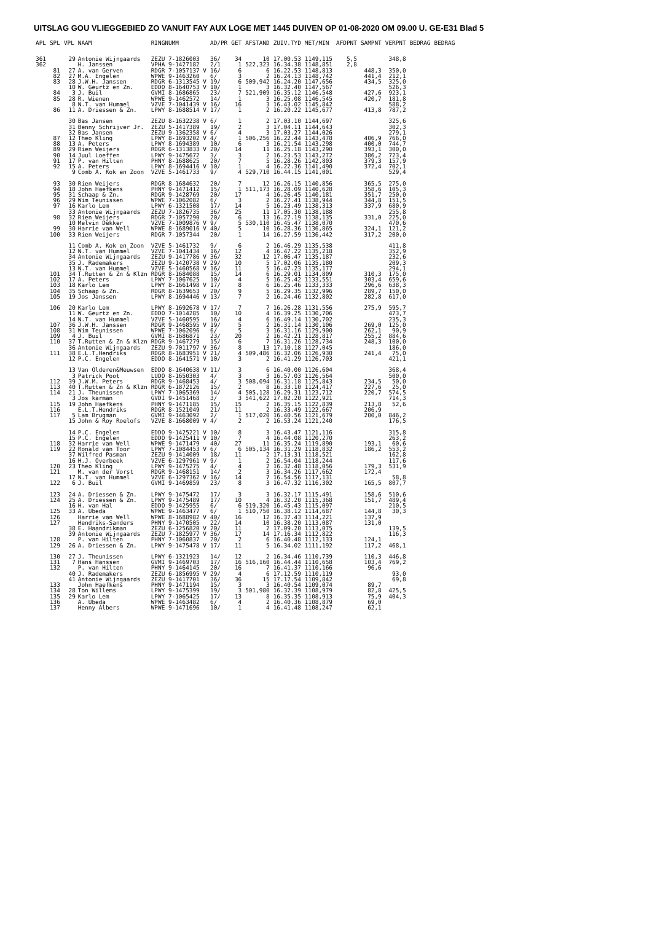UITSLAG GOU VLIEGGEBIED ZO VANUIT FAY AUX LOGE MET 1445 DUIVEN OP 01-08-2020 OM 09.00 U. GE-E31 Blad 5
| APL | SPL | VPL | NAAM | RINGNUMM | AD/PR | GET | AFSTAND | ZUIV.TYD | MET/MIN | AFDPNT | SAMPNT | VERPNT | BEDRAG | BEDRAG |
| --- | --- | --- | --- | --- | --- | --- | --- | --- | --- | --- | --- | --- | --- | --- |
| 361 | | 29 | Antonie Wijngaards | ZEZU 7-1826003 | 36/ | 34 | 10 | 17.00.53 | 1149,115 | 5,5 | | 348,8 | | |
| 362 | | | H. Janssen | VPHA 9-1427182 | 2/1 | 1 | 522,323 | 16.34.38 | 1148,851 | 2,8 | | | | |
| | 81 | 27 | A. van Gerven | RDGR 7-1057137 V | 16/ | 6 | 6 | 16.22.53 | 1148,813 | | 448,3 | 350,0 | | |
| | 82 | 27 | M.A. Engelen | WPWE 9-1463260 | 6/ | 3 | 2 | 16.24.13 | 1148,742 | | 441,4 | 212,1 | | |
| | 83 | 28 | J.W.H. Janssen | RDGR 6-1313545 V | 19/ | 6 | 509,942 | 16.24.20 | 1147,656 | | 434,5 | 325,0 | | |
| | | 10 | W. Geurtz en Zn. | EDDO 8-1640753 V | 10/ | 1 | 3 | 16.32.40 | 1147,567 | | | 526,3 | | |
| | 84 | 3 | J. Buil | GVMI 8-1686865 | 23/ | 7 | 521,909 | 16.35.12 | 1146,548 | | 427,6 | 923,1 | | |
| | 85 | 28 | R. Wienen | WPWE 9-1462572 | 14/ | 1 | 3 | 16.25.08 | 1146,545 | | 420,7 | 181,8 | | |
| | | 8 | N.T. van Hummel | VZVE 7-1041439 V | 16/ | 16 | 3 | 16.43.02 | 1145,842 | | | 588,2 | | |
| | 86 | 11 | A. Driessen & Zn. | LPWY 8-1688514 V | 17/ | 1 | 2 | 16.20.22 | 1145,677 | | 413,8 | 787,2 | | |
| | | 30 | Bas Jansen | ZEZU 8-1632238 V | 6/ | 1 | 2 | 17.03.10 | 1144,697 | | | 325,6 | | |
| | | 31 | Benny Schrijver Jr. | ZEZU 5-1417389 | 19/ | 2 | 3 | 17.04.11 | 1144,643 | | | 302,3 | | |
| | | 32 | Bas Jansen | ZEZU 9-1362358 V | 6/ | 4 | 3 | 17.03.27 | 1144,026 | | | 279,1 | | |
| | 87 | 12 | Theo Kling | LPWY 8-1693202 V | 4/ | 1 | 506,256 | 16.22.44 | 1143,478 | | 406,9 | 766,0 | | |
| | 88 | 13 | A. Peters | LPWY 8-1694389 | 10/ | 6 | 3 | 16.21.54 | 1143,298 | | 400,0 | 744,7 | | |
| | 89 | 29 | Rien Weijers | RDGR 6-1313833 V | 20/ | 14 | 11 | 16.25.18 | 1143,290 | | 393,1 | 300,0 | | |
| | 90 | 14 | Juul Loeffen | LPWY 9-1475672 | 3/ | 3 | 2 | 16.23.53 | 1143,272 | | 386,2 | 723,4 | | |
| | 91 | 17 | P. van Hilten | PHNY 8-1688625 | 20/ | 7 | 5 | 16.28.26 | 1142,803 | | 379,3 | 157,9 | | |
| | 92 | 15 | A. Peters | LPWY 8-1694416 V | 10/ | 1 | 4 | 16.22.36 | 1141,490 | | 372,4 | 702,1 | | |
| | | 9 | Comb A. Kok en Zoon | VZVE 5-1461733 | 9/ | 4 | 529,710 | 16.44.15 | 1141,001 | | | 529,4 | | |
| | 93 | 30 | Rien Weijers | RDGR 8-1684632 | 20/ | 7 | 12 | 16.26.15 | 1140,856 | | 365,5 | 275,0 | | |
| | 94 | 18 | John Haefkens | PHNY 9-1471412 | 15/ | 1 | 511,173 | 16.28.09 | 1140,628 | | 358,6 | 105,3 | | |
| | 95 | 31 | Schaap & Zn. | RDGR 9-1428769 | 20/ | 17 | 4 | 16.26.45 | 1140,181 | | 351,7 | 250,0 | | |
| | 96 | 29 | Wim Teunissen | WPWE 7-1062082 | 6/ | 3 | 2 | 16.27.41 | 1138,944 | | 344,8 | 151,5 | | |
| | 97 | 16 | Karlo Lem | LPWY 6-1321508 | 17/ | 14 | 5 | 16.23.49 | 1138,313 | | 337,9 | 680,9 | | |
| | | 33 | Antonie Wijngaards | ZEZU 7-1826735 | 36/ | 25 | 11 | 17.05.30 | 1138,188 | | | 255,8 | | |
| | 98 | 32 | Rien Weijers | RDGR 7-1057290 | 20/ | 6 | 13 | 16.27.19 | 1138,135 | | 331,0 | 225,0 | | |
| | | 10 | Melvin Dekker | VZVE 7-1009876 V | 9/ | 5 | 530,110 | 16.45.47 | 1138,070 | | | 470,6 | | |
| | 99 | 30 | Harrie van Well | WPWE 8-1689016 V | 40/ | 5 | 10 | 16.28.36 | 1136,865 | | 324,1 | 121,2 | | |
| | 100 | 33 | Rien Weijers | RDGR 7-1057344 | 20/ | 1 | 14 | 16.27.59 | 1136,442 | | 317,2 | 200,0 | | |
| | | 11 | Comb A. Kok en Zoon | VZVE 5-1461732 | 9/ | 6 | 2 | 16.46.29 | 1135,538 | | | 411,8 | | |
| | | 12 | N.T. van Hummel | VZVE 7-1041434 | 16/ | 12 | 4 | 16.47.22 | 1135,218 | | | 352,9 | | |
| | | 34 | Antonie Wijngaards | ZEZU 9-1417786 V | 36/ | 32 | 12 | 17.06.47 | 1135,187 | | | 232,6 | | |
| | | 35 | J. Rademakers | ZEZU 9-1420738 V | 29/ | 10 | 5 | 17.02.06 | 1135,180 | | | 209,3 | | |
| | | 13 | N.T. van Hummel | VZVE 5-1460568 V | 16/ | 11 | 5 | 16.47.23 | 1135,177 | | | 294,1 | | |
| | 101 | 34 | T.Rutten & Zn & Klzn | RDGR 8-1684088 | 15/ | 14 | 6 | 16.29.01 | 1134,809 | | 310,3 | 175,0 | | |
| | 102 | 17 | A. Peters | LPWY 7-1067625 | 10/ | 4 | 5 | 16.25.42 | 1133,551 | | 303,4 | 659,6 | | |
| | 103 | 18 | Karlo Lem | LPWY 8-1661498 V | 17/ | 8 | 6 | 16.25.46 | 1133,333 | | 296,6 | 638,3 | | |
| | 104 | 35 | Schaap & Zn. | RDGR 8-1639653 | 20/ | 9 | 5 | 16.29.35 | 1132,996 | | 289,7 | 150,0 | | |
| | 105 | 19 | Jos Janssen | LPWY 8-1694446 V | 13/ | 7 | 2 | 16.24.46 | 1132,802 | | 282,8 | 617,0 | | |
| | 106 | 20 | Karlo Lem | LPWY 8-1692678 V | 17/ | 7 | 7 | 16.26.28 | 1131,556 | | 275,9 | 595,7 | | |
| | | 11 | W. Geurtz en Zn. | EDDO 7-1014285 | 10/ | 10 | 4 | 16.39.25 | 1130,706 | | | 473,7 | | |
| | | 14 | N.T. van Hummel | VZVE 5-1460595 | 16/ | 4 | 6 | 16.49.14 | 1130,702 | | | 235,3 | | |
| | 107 | 36 | J.W.H. Janssen | RDGR 9-1468595 V | 19/ | 5 | 2 | 16.31.14 | 1130,106 | | 269,0 | 125,0 | | |
| | 108 | 31 | Wim Teunissen | WPWE 7-1062096 | 6/ | 5 | 3 | 16.31.16 | 1129,900 | | 262,1 | 90,9 | | |
| | 109 | 4 | J. Buil | GVMI 8-1686871 | 23/ | 20 | 2 | 16.42.21 | 1128,817 | | 255,2 | 884,6 | | |
| | 110 | 37 | T.Rutten & Zn & Klzn | RDGR 9-1467279 | 15/ | 6 | 7 | 16.31.26 | 1128,734 | | 248,3 | 100,0 | | |
| | | 36 | Antonie Wijngaards | ZEZU 9-7011797 V | 36/ | 8 | 13 | 17.10.18 | 1127,045 | | | 186,0 | | |
| | 111 | 38 | E.L.T.Hendriks | RDGR 8-1683951 V | 21/ | 4 | 509,486 | 16.32.06 | 1126,930 | | 241,4 | 75,0 | | |
| | | 12 | P.C. Engelen | EDDO 8-1641571 V | 10/ | 3 | 2 | 16.41.29 | 1126,703 | | | 421,1 | | |
| | | 13 | Van Olderen&Meuwsen | EDDO 8-1640638 V | 11/ | 3 | 6 | 16.40.00 | 1126,604 | | | 368,4 | | |
| | | 3 | Patrick Poot | LUDO 8-1650303 | 4/ | 3 | 3 | 16.57.03 | 1126,564 | | | 500,0 | | |
| | 112 | 39 | J.W.M. Peters | RDGR 9-1468453 | 4/ | 3 | 508,094 | 16.31.18 | 1125,843 | | 234,5 | 50,0 | | |
| | 113 | 40 | T.Rutten & Zn & Klzn | RDGR 6-1872126 | 15/ | 2 | 8 | 16.33.10 | 1124,417 | | 227,6 | 25,0 | | |
| | 114 | 21 | J. Theunissen | LPWY 7-1065369 | 14/ | 4 | 505,128 | 16.29.31 | 1123,712 | | 220,7 | 574,5 | | |
| | | 3 | Jos karman | GVDI 9-1451468 | 3/ | 3 | 541,622 | 17.02.20 | 1122,921 | | | 714,3 | | |
| | 115 | 19 | John Haefkens | PHNY 9-1471185 | 15/ | 15 | 2 | 16.35.15 | 1122,839 | | 213,8 | 52,6 | | |
| | 116 | | E.L.T.Hendriks | RDGR 8-1521049 | 21/ | 11 | 2 | 16.33.49 | 1122,667 | | 206,9 | | | |
| | 117 | 5 | Lam Brugman | GVMI 9-1463092 | 2/ | 1 | 517,020 | 16.40.56 | 1121,679 | | 200,0 | 846,2 | | |
| | | 15 | John & Roy Roelofs | VZVE 8-1668009 V | 4/ | 2 | 2 | 16.53.24 | 1121,240 | | | 176,5 | | |
| | | 14 | P.C. Engelen | EDDO 9-1425221 V | 10/ | 8 | 3 | 16.43.47 | 1121,116 | | | 315,8 | | |
| | | 15 | P.C. Engelen | EDDO 9-1425411 V | 10/ | 7 | 4 | 16.44.08 | 1120,270 | | | 263,2 | | |
| | 118 | 32 | Harrie van Well | WPWE 9-1471479 | 40/ | 27 | 11 | 16.35.24 | 1119,890 | | 193,1 | 60,6 | | |
| | 119 | 22 | Ronald van Toor | LPWY 7-1084453 V | 6/ | 6 | 505,134 | 16.31.29 | 1118,832 | | 186,2 | 553,2 | | |
| | | 37 | Wilfred Pasman | ZEZU 9-1414009 | 18/ | 11 | 2 | 17.13.31 | 1118,521 | | | 162,8 | | |
| | | 16 | H.J. Overbeek | VZVE 6-1297961 V | 9/ | 1 | 2 | 16.54.04 | 1118,244 | | | 117,6 | | |
| | 120 | 23 | Theo Kling | LPWY 9-1475275 | 4/ | 4 | 2 | 16.32.48 | 1118,056 | | 179,3 | 531,9 | | |
| | 121 | | M. van der Vorst | RDGR 9-1468151 | 14/ | 2 | 3 | 16.34.26 | 1117,662 | | 172,4 | | | |
| | | 17 | N.T. van Hummel | VZVE 6-1297362 V | 16/ | 14 | 7 | 16.54.56 | 1117,131 | | | 58,8 | | |
| | 122 | 6 | J. Buil | GVMI 9-1469859 | 23/ | 8 | 3 | 16.47.32 | 1116,302 | | 165,5 | 807,7 | | |
| | 123 | 24 | A. Driessen & Zn. | LPWY 9-1475472 | 17/ | 3 | 3 | 16.32.17 | 1115,491 | | 158,6 | 510,6 | | |
| | 124 | 25 | A. Driessen & Zn. | LPWY 9-1475489 | 17/ | 10 | 4 | 16.32.20 | 1115,368 | | 151,7 | 489,4 | | |
| | | 16 | H. van Hal | EDDO 9-1425955 | 6/ | 6 | 519,320 | 16.45.43 | 1115,097 | | | 210,5 | | |
| | 125 | 33 | A. Ubeda | WPWE 9-1463477 | 6/ | 1 | 510,750 | 16.38.12 | 1114,687 | | 144,8 | 30,3 | | |
| | 126 | | Harrie van Well | WPWE 8-1688982 V | 40/ | 16 | 12 | 16.37.43 | 1114,221 | | 137,9 | | | |
| | 127 | | Hendriks-Sanders | PHNY 9-1470505 | 22/ | 14 | 10 | 16.38.20 | 1113,087 | | 131,0 | | | |
| | | 38 | E. Haandrikman | ZEZU 6-1256820 V | 20/ | 11 | 2 | 17.09.20 | 1113,075 | | | 139,5 | | |
| | | 39 | Antonie Wijngaards | ZEZU 7-1825977 V | 36/ | 17 | 14 | 17.16.34 | 1112,822 | | | 116,3 | | |
| | 128 | | P. van Hilten | PHNY 7-1060837 | 20/ | 2 | 6 | 16.40.48 | 1112,133 | | 124,1 | | | |
| | 129 | 26 | A. Driessen & Zn. | LPWY 9-1475478 V | 17/ | 11 | 5 | 16.34.02 | 1111,192 | | 117,2 | 468,1 | | |
| | 130 | 27 | J. Theunissen | LPWY 6-1321923 | 14/ | 12 | 2 | 16.34.46 | 1110,739 | | 110,3 | 446,8 | | |
| | 131 | 7 | Hans Hanssen | GVMI 9-1469703 | 17/ | 16 | 516,160 | 16.44.44 | 1110,658 | | 103,4 | 769,2 | | |
| | 132 | | P. van Hilten | PHNY 9-1464145 | 20/ | 16 | 7 | 16.41.37 | 1110,166 | | 96,6 | | | |
| | | 40 | J. Rademakers | ZEZU 6-1856995 V | 29/ | 4 | 6 | 17.12.59 | 1110,119 | | | 93,0 | | |
| | | 41 | Antonie Wijngaards | ZEZU 9-1417701 | 36/ | 36 | 15 | 17.17.54 | 1109,842 | | | 69,8 | | |
| | 133 | | John Haefkens | PHNY 9-1471194 | 15/ | 3 | 3 | 16.40.54 | 1109,074 | | 89,7 | | | |
| | 134 | 28 | Ton Willems | LPWY 9-1475399 | 19/ | 3 | 501,980 | 16.32.39 | 1108,979 | | 82,8 | 425,5 | | |
| | 135 | 29 | Karlo Lem | LPWY 7-1065425 | 17/ | 13 | 8 | 16.35.35 | 1108,913 | | 75,9 | 404,3 | | |
| | 136 | | A. Ubeda | WPWE 9-1463482 | 6/ | 4 | 2 | 16.40.36 | 1108,879 | | 69,0 | | | |
| | 137 | | Henny Albers | WPWE 9-1471696 | 10/ | 1 | 4 | 16.41.48 | 1108,247 | | 62,1 | | | |